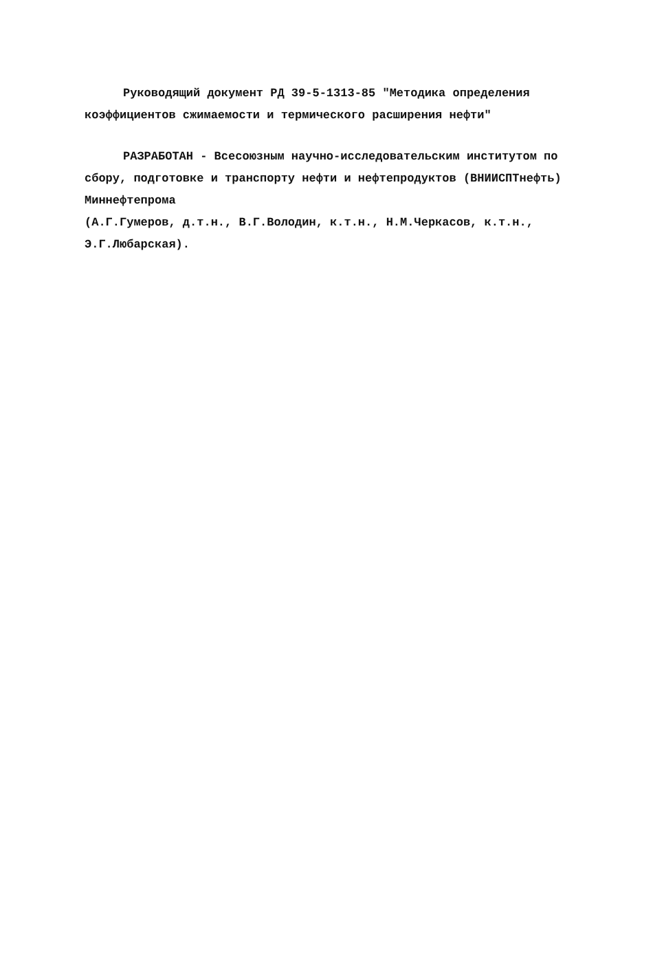Руководящий документ РД 39-5-1313-85 "Методика определения коэффициентов сжимаемости и термического расширения нефти"
РАЗРАБОТАН - Всесоюзным научно-исследовательским институтом по сбору, подготовке и транспорту нефти и нефтепродуктов (ВНИИСПТнефть) Миннефтепрома
(А.Г.Гумеров, д.т.н., В.Г.Володин, к.т.н., Н.М.Черкасов, к.т.н., Э.Г.Любарская).